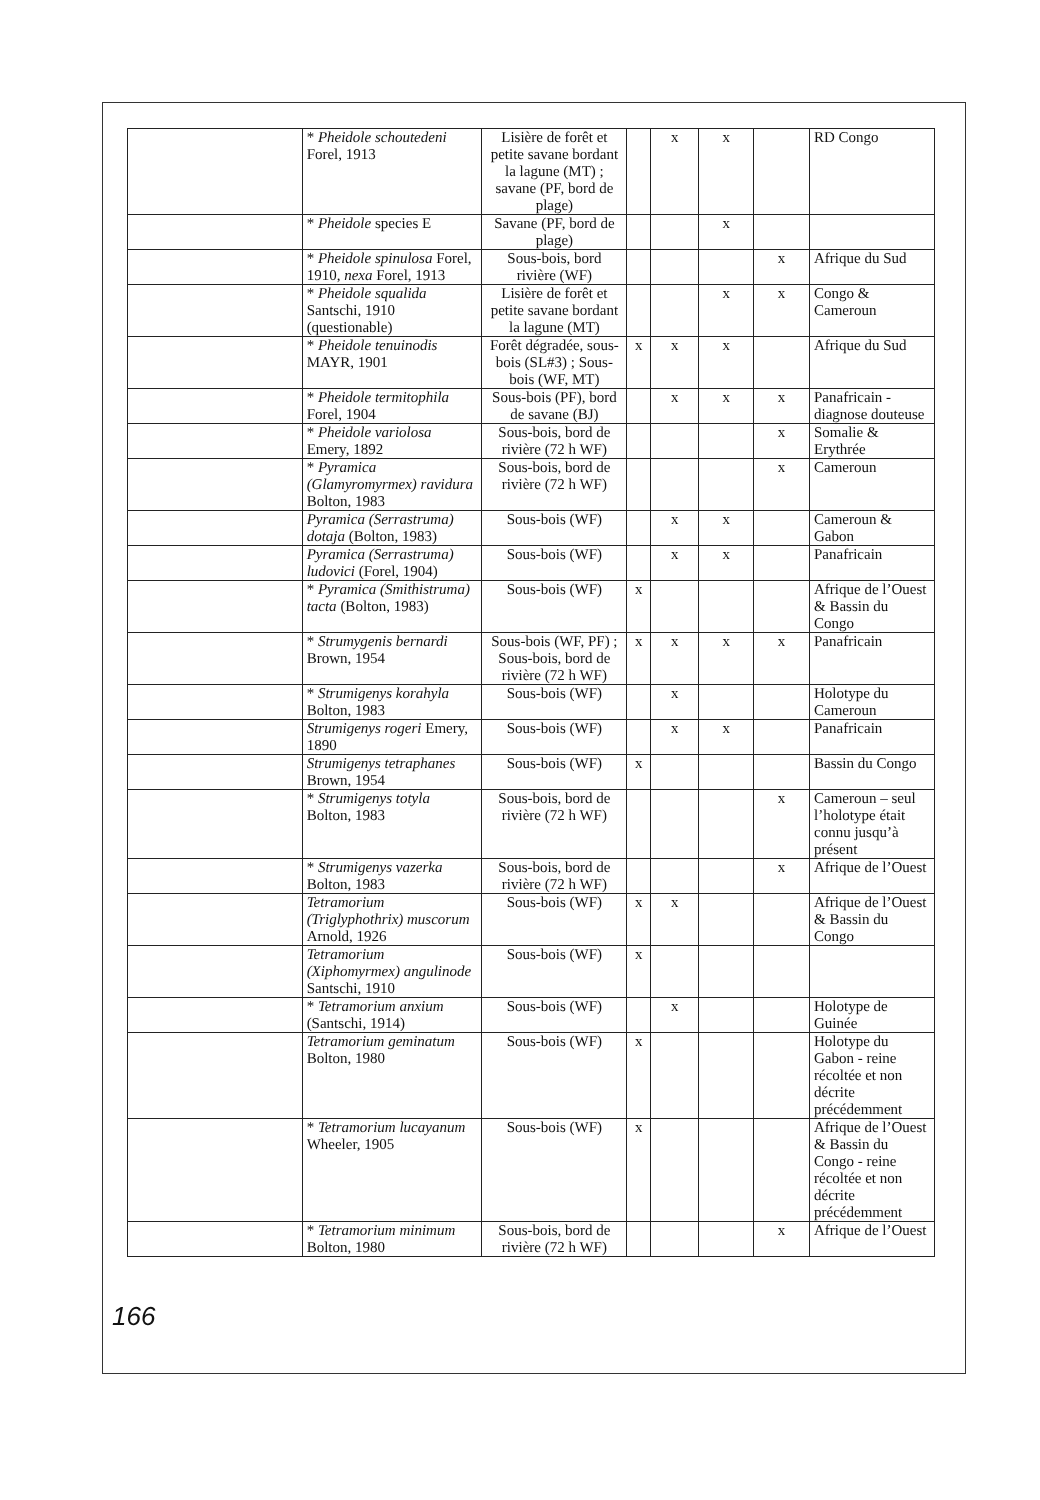| | * Pheidole schoutedeni Forel, 1913 | Lisière de forêt et petite savane bordant la lagune (MT) ; savane (PF, bord de plage) | | x | x | | RD Congo |
| | * Pheidole species E | Savane (PF, bord de plage) | | | x | | |
| | * Pheidole spinulosa Forel, 1910, nexa Forel, 1913 | Sous-bois, bord rivière (WF) | | | | x | Afrique du Sud |
| | * Pheidole squalida Santschi, 1910 (questionable) | Lisière de forêt et petite savane bordant la lagune (MT) | | | x | x | Congo & Cameroun |
| | * Pheidole tenuinodis MAYR, 1901 | Forêt dégradée, sous-bois (SL#3) ; Sous-bois (WF, MT) | x | x | x | | Afrique du Sud |
| | * Pheidole termitophila Forel, 1904 | Sous-bois (PF), bord de savane (BJ) | | x | x | x | Panafricain - diagnose douteuse |
| | * Pheidole variolosa Emery, 1892 | Sous-bois, bord de rivière (72 h WF) | | | | x | Somalie & Erythrée |
| | * Pyramica (Glamyromyrmex) ravidura Bolton, 1983 | Sous-bois, bord de rivière (72 h WF) | | | | x | Cameroun |
| | Pyramica (Serrastruma) dotaja (Bolton, 1983) | Sous-bois (WF) | | x | x | | Cameroun & Gabon |
| | Pyramica (Serrastruma) ludovici (Forel, 1904) | Sous-bois (WF) | | x | x | | Panafricain |
| | * Pyramica (Smithistruma) tacta (Bolton, 1983) | Sous-bois (WF) | x | | | | Afrique de l’Ouest & Bassin du Congo |
| | * Strumygenis bernardi Brown, 1954 | Sous-bois (WF, PF) ; Sous-bois, bord de rivière (72 h WF) | x | x | x | x | Panafricain |
| | * Strumigenys korahyla Bolton, 1983 | Sous-bois (WF) | | x | | | Holotype du Cameroun |
| | Strumigenys rogeri Emery, 1890 | Sous-bois (WF) | | x | x | | Panafricain |
| | Strumigenys tetraphanes Brown, 1954 | Sous-bois (WF) | x | | | | Bassin du Congo |
| | * Strumigenys totyla Bolton, 1983 | Sous-bois, bord de rivière (72 h WF) | | | | x | Cameroun – seul l’holotype était connu jusqu’à présent |
| | * Strumigenys vazerka Bolton, 1983 | Sous-bois, bord de rivière (72 h WF) | | | | x | Afrique de l’Ouest |
| | Tetramorium (Triglyphothrix) muscorum Arnold, 1926 | Sous-bois (WF) | x | x | | | Afrique de l’Ouest & Bassin du Congo |
| | Tetramorium (Xiphomyrmex) angulinode Santschi, 1910 | Sous-bois (WF) | x | | | | |
| | * Tetramorium anxium (Santschi, 1914) | Sous-bois (WF) | | x | | | Holotype de Guinée |
| | Tetramorium geminatum Bolton, 1980 | Sous-bois (WF) | x | | | | Holotype du Gabon - reine récoltée et non décrite précédemment |
| | * Tetramorium lucayanum Wheeler, 1905 | Sous-bois (WF) | x | | | | Afrique de l’Ouest & Bassin du Congo - reine récoltée et non décrite précédemment |
| | * Tetramorium minimum Bolton, 1980 | Sous-bois, bord de rivière (72 h WF) | | | | x | Afrique de l’Ouest |
166